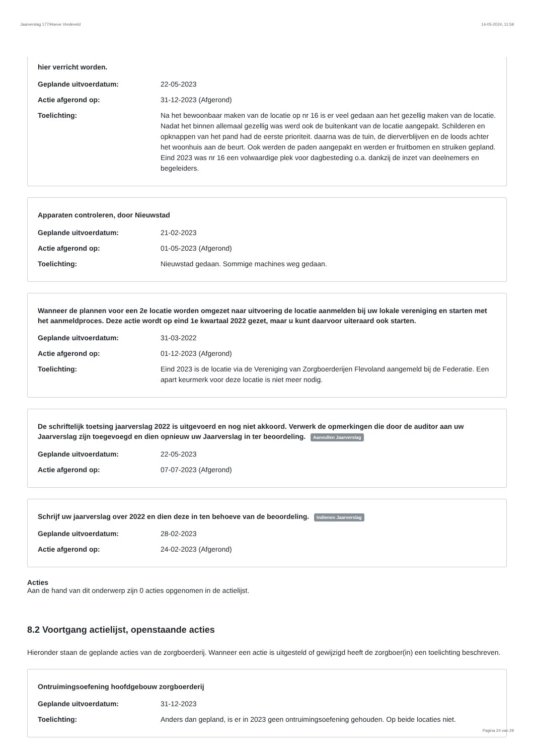Jaarverslag 177/Hoeve Vredeveld 14-05-2024, 11:59
hier verricht worden.
Geplande uitvoerdatum: 22-05-2023
Actie afgerond op: 31-12-2023 (Afgerond)
Toelichting: Na het bewoonbaar maken van de locatie op nr 16 is er veel gedaan aan het gezellig maken van de locatie. Nadat het binnen allemaal gezellig was werd ook de buitenkant van de locatie aangepakt. Schilderen en opknappen van het pand had de eerste prioriteit. daarna was de tuin, de dierverblijven en de loods achter het woonhuis aan de beurt. Ook werden de paden aangepakt en werden er fruitbomen en struiken gepland. Eind 2023 was nr 16 een volwaardige plek voor dagbesteding o.a. dankzij de inzet van deelnemers en begeleiders.
Apparaten controleren, door Nieuwstad
Geplande uitvoerdatum: 21-02-2023
Actie afgerond op: 01-05-2023 (Afgerond)
Toelichting: Nieuwstad gedaan. Sommige machines weg gedaan.
Wanneer de plannen voor een 2e locatie worden omgezet naar uitvoering de locatie aanmelden bij uw lokale vereniging en starten met het aanmeldproces. Deze actie wordt op eind 1e kwartaal 2022 gezet, maar u kunt daarvoor uiteraard ook starten.
Geplande uitvoerdatum: 31-03-2022
Actie afgerond op: 01-12-2023 (Afgerond)
Toelichting: Eind 2023 is de locatie via de Vereniging van Zorgboerderijen Flevoland aangemeld bij de Federatie. Een apart keurmerk voor deze locatie is niet meer nodig.
De schriftelijk toetsing jaarverslag 2022 is uitgevoerd en nog niet akkoord. Verwerk de opmerkingen die door de auditor aan uw Jaarverslag zijn toegevoegd en dien opnieuw uw Jaarverslag in ter beoordeling. Aanvullen Jaarverslag
Geplande uitvoerdatum: 22-05-2023
Actie afgerond op: 07-07-2023 (Afgerond)
Schrijf uw jaarverslag over 2022 en dien deze in ten behoeve van de beoordeling. Indienen Jaarverslag
Geplande uitvoerdatum: 28-02-2023
Actie afgerond op: 24-02-2023 (Afgerond)
Acties
Aan de hand van dit onderwerp zijn 0 acties opgenomen in de actielijst.
8.2 Voortgang actielijst, openstaande acties
Hieronder staan de geplande acties van de zorgboerderij. Wanneer een actie is uitgesteld of gewijzigd heeft de zorgboer(in) een toelichting beschreven.
Ontruimingsoefening hoofdgebouw zorgboerderij
Geplande uitvoerdatum: 31-12-2023
Toelichting: Anders dan gepland, is er in 2023 geen ontruimingsoefening gehouden. Op beide locaties niet.
Pagina 24 van 29